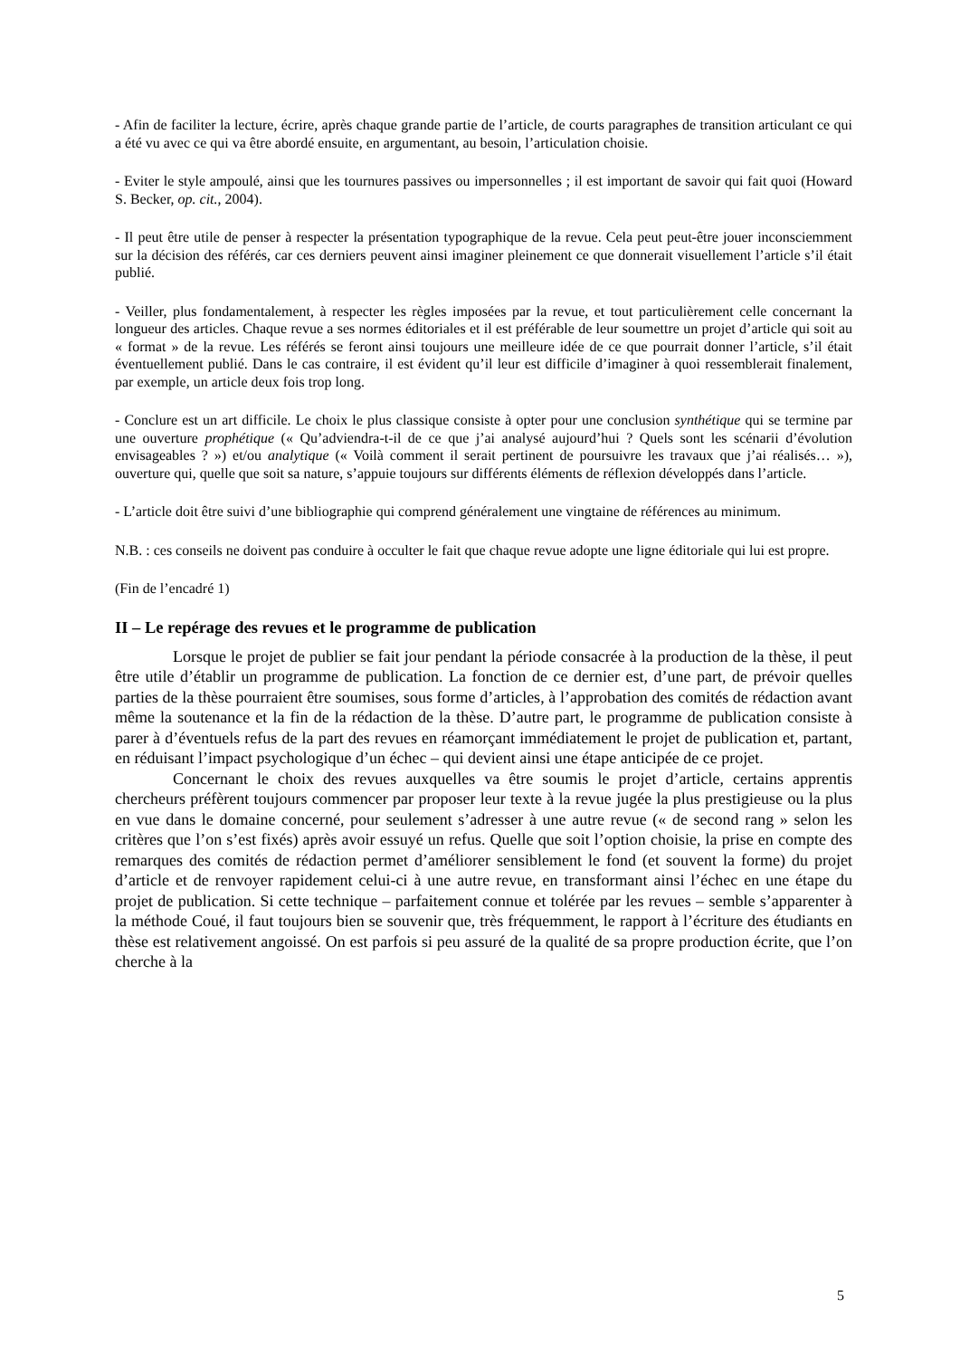- Afin de faciliter la lecture, écrire, après chaque grande partie de l’article, de courts paragraphes de transition articulant ce qui a été vu avec ce qui va être abordé ensuite, en argumentant, au besoin, l’articulation choisie.
- Eviter le style ampoulé, ainsi que les tournures passives ou impersonnelles ; il est important de savoir qui fait quoi (Howard S. Becker, op. cit., 2004).
- Il peut être utile de penser à respecter la présentation typographique de la revue. Cela peut peut-être jouer inconsciemment sur la décision des référés, car ces derniers peuvent ainsi imaginer pleinement ce que donnerait visuellement l’article s’il était publié.
- Veiller, plus fondamentalement, à respecter les règles imposées par la revue, et tout particulièrement celle concernant la longueur des articles. Chaque revue a ses normes éditoriales et il est préférable de leur soumettre un projet d’article qui soit au « format » de la revue. Les référés se feront ainsi toujours une meilleure idée de ce que pourrait donner l’article, s’il était éventuellement publié. Dans le cas contraire, il est évident qu’il leur est difficile d’imaginer à quoi ressemblerait finalement, par exemple, un article deux fois trop long.
- Conclure est un art difficile. Le choix le plus classique consiste à opter pour une conclusion synthétique qui se termine par une ouverture prophétique (« Qu’adviendra-t-il de ce que j’ai analysé aujourd’hui ? Quels sont les scénarii d’évolution envisageables ? ») et/ou analytique (« Voilà comment il serait pertinent de poursuivre les travaux que j’ai réalisés… »), ouverture qui, quelle que soit sa nature, s’appuie toujours sur différents éléments de réflexion développés dans l’article.
- L’article doit être suivi d’une bibliographie qui comprend généralement une vingtaine de références au minimum.
N.B. : ces conseils ne doivent pas conduire à occulter le fait que chaque revue adopte une ligne éditoriale qui lui est propre.
(Fin de l’encadré 1)
II – Le repérage des revues et le programme de publication
Lorsque le projet de publier se fait jour pendant la période consacrée à la production de la thèse, il peut être utile d’établir un programme de publication. La fonction de ce dernier est, d’une part, de prévoir quelles parties de la thèse pourraient être soumises, sous forme d’articles, à l’approbation des comités de rédaction avant même la soutenance et la fin de la rédaction de la thèse. D’autre part, le programme de publication consiste à parer à d’éventuels refus de la part des revues en réamorçant immédiatement le projet de publication et, partant, en réduisant l’impact psychologique d’un échec – qui devient ainsi une étape anticipée de ce projet.
Concernant le choix des revues auxquelles va être soumis le projet d’article, certains apprentis chercheurs préfèrent toujours commencer par proposer leur texte à la revue jugée la plus prestigieuse ou la plus en vue dans le domaine concerné, pour seulement s’adresser à une autre revue (« de second rang » selon les critères que l’on s’est fixés) après avoir essuyé un refus. Quelle que soit l’option choisie, la prise en compte des remarques des comités de rédaction permet d’améliorer sensiblement le fond (et souvent la forme) du projet d’article et de renvoyer rapidement celui-ci à une autre revue, en transformant ainsi l’échec en une étape du projet de publication. Si cette technique – parfaitement connue et tolérée par les revues – semble s’apparenter à la méthode Coué, il faut toujours bien se souvenir que, très fréquemment, le rapport à l’écriture des étudiants en thèse est relativement angoissé. On est parfois si peu assuré de la qualité de sa propre production écrite, que l’on cherche à la
5